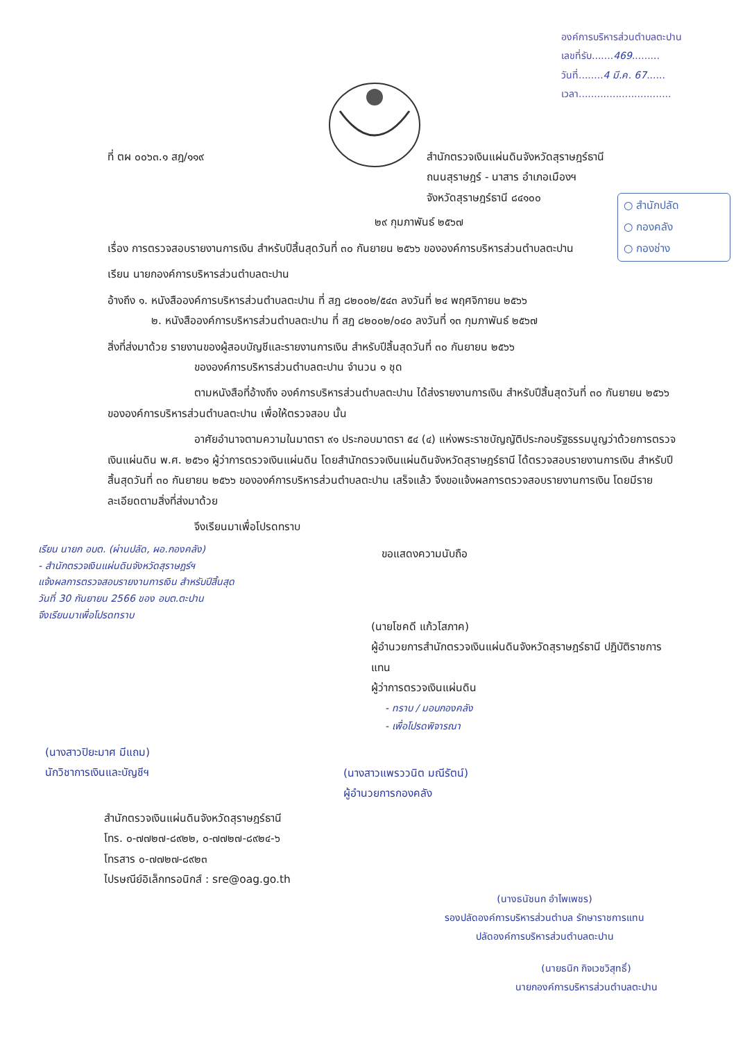องค์การบริหารส่วนตำบลตะปาน
เลขที่รับ.......469.........
วันที่........4 มี.ค. 67......
เวลา..............................
○ สำนักปลัด
○ กองคลัง
○ กองช่าง
ที่ ตผ ๐๐๖๓.๑ สฎ/๑๑๙ สำนักตรวจเงินแผ่นดินจังหวัดสุราษฎร์ธานี
ถนนสุราษฎร์ - นาสาร อำเภอเมืองฯ
จังหวัดสุราษฎร์ธานี ๘๔๑๐๐
๒๙ กุมภาพันธ์ ๒๕๖๗
เรื่อง การตรวจสอบรายงานการเงิน สำหรับปีสิ้นสุดวันที่ ๓๐ กันยายน ๒๕๖๖ ขององค์การบริหารส่วนตำบลตะปาน
เรียน นายกองค์การบริหารส่วนตำบลตะปาน
อ้างถึง ๑. หนังสือองค์การบริหารส่วนตำบลตะปาน ที่ สฎ ๘๒๐๐๒/๕๔๓ ลงวันที่ ๒๔ พฤศจิกายน ๒๕๖๖
๒. หนังสือองค์การบริหารส่วนตำบลตะปาน ที่ สฎ ๘๒๐๐๒/๐๔๐ ลงวันที่ ๑๓ กุมภาพันธ์ ๒๕๖๗
สิ่งที่ส่งมาด้วย รายงานของผู้สอบบัญชีและรายงานการเงิน สำหรับปีสิ้นสุดวันที่ ๓๐ กันยายน ๒๕๖๖
ขององค์การบริหารส่วนตำบลตะปาน จำนวน ๑ ชุด
ตามหนังสือที่อ้างถึง องค์การบริหารส่วนตำบลตะปาน ได้ส่งรายงานการเงิน สำหรับปีสิ้นสุดวันที่ ๓๐ กันยายน ๒๕๖๖ ขององค์การบริหารส่วนตำบลตะปาน เพื่อให้ตรวจสอบ นั้น
อาศัยอำนาจตามความในมาตรา ๙๑ ประกอบมาตรา ๕๔ (๔) แห่งพระราชบัญญัติประกอบรัฐธรรมนูญว่าด้วยการตรวจเงินแผ่นดิน พ.ศ. ๒๕๖๑ ผู้ว่าการตรวจเงินแผ่นดิน โดยสำนักตรวจเงินแผ่นดินจังหวัดสุราษฎร์ธานี ได้ตรวจสอบรายงานการเงิน สำหรับปีสิ้นสุดวันที่ ๓๐ กันยายน ๒๕๖๖ ขององค์การบริหารส่วนตำบลตะปาน เสร็จแล้ว จึงขอแจ้งผลการตรวจสอบรายงานการเงิน โดยมีรายละเอียดตามสิ่งที่ส่งมาด้วย
จึงเรียนมาเพื่อโปรดทราบ
ขอแสดงความนับถือ
เรียน นายก อบต. (ผ่านปลัด, ผอ.กองคลัง)
- สำนักตรวจเงินแผ่นดินจังหวัดสุราษฎร์ฯ
แจ้งผลการตรวจสอบรายงานการเงิน สำหรับปีสิ้นสุด
วันที่ 30 กันยายน 2566 ของ อบต.ตะปาน
จึงเรียนมาเพื่อโปรดทราบ
(นายโชคดี แก้วโสภาค)
ผู้อำนวยการสำนักตรวจเงินแผ่นดินจังหวัดสุราษฎร์ธานี ปฏิบัติราชการแทน
ผู้ว่าการตรวจเงินแผ่นดิน
- ทราบ / มอบกองคลัง
- เพื่อโปรดพิจารณา
(นางสาวปิยะมาศ มีแถม)
นักวิชาการเงินและบัญชีฯ (นางสาวแพรววนิต มณีรัตน์)
ผู้อำนวยการกองคลัง
สำนักตรวจเงินแผ่นดินจังหวัดสุราษฎร์ธานี
โทร. ๐-๗๗๒๗-๘๙๒๒, ๐-๗๗๒๗-๘๙๒๔-๖
โทรสาร ๐-๗๗๒๗-๘๙๒๓
ไปรษณีย์อิเล็กทรอนิกส์ : sre@oag.go.th
(นางธนัชนก อำไพเพชร)
รองปลัดองค์การบริหารส่วนตำบล รักษาราชการแทน
ปลัดองค์การบริหารส่วนตำบลตะปาน
(นายธนิก กิจเวชวิสุทธิ์)
นายกองค์การบริหารส่วนตำบลตะปาน